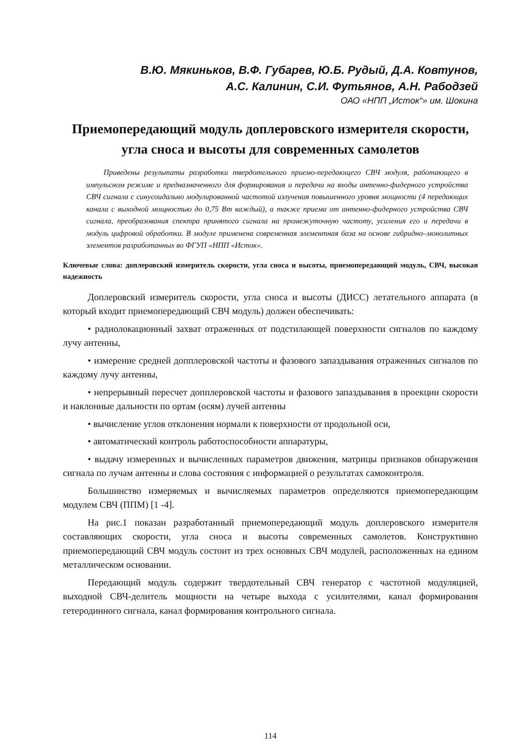В.Ю. Мякиньков, В.Ф. Губарев, Ю.Б. Рудый, Д.А. Ковтунов,
А.С. Калинин, С.И. Футьянов, А.Н. Рабодзей
ОАО «НПП „Исток“» им. Шокина
Приемопередающий модуль доплеровского измерителя скорости, угла сноса и высоты для современных самолетов
Приведены результаты разработки твердотельного приемо-передающего СВЧ модуля, работающего в импульсном режиме и предназначенного для формирования и передачи на входы антенно-фидерного устройства СВЧ сигнала с синусоидально модулированной частотой излучения повышенного уровня мощности (4 передающих канала с выходной мощностью до 0,75 Вт каждый), а также приема от антенно-фидерного устройства СВЧ сигнала, преобразования спектра принятого сигнала на промежуточную частоту, усиления его и передачи в модуль цифровой обработки. В модуле применена современная элементная база на основе гибридно–монолитных элементов разработанных во ФГУП «НПП «Исток».
Ключевые слова: доплеровский измеритель скорости, угла сноса и высоты, приемопередающий модуль, СВЧ, высокая надежность
Доплеровский измеритель скорости, угла сноса и высоты (ДИСС) летательного аппарата (в который входит приемопередающий СВЧ модуль) должен обеспечивать:
• радиолокационный захват отраженных от подстилающей поверхности сигналов по каждому лучу антенны,
• измерение средней допплеровской частоты и фазового запаздывания отраженных сигналов по каждому лучу антенны,
• непрерывный пересчет допплеровской частоты и фазового запаздывания в проекции скорости и наклонные дальности по ортам (осям) лучей антенны
• вычисление углов отклонения нормали к поверхности от продольной оси,
• автоматический контроль работоспособности аппаратуры,
• выдачу измеренных и вычисленных параметров движения, матрицы признаков обнаружения сигнала по лучам антенны и слова состояния с информацией о результатах самоконтроля.
Большинство измеряемых и вычисляемых параметров определяются приемопередающим модулем СВЧ (ППМ) [1 -4].
На рис.1 показан разработанный приемопередающий модуль доплеровского измерителя составляющих скорости, угла сноса и высоты современных самолетов. Конструктивно приемопередающий СВЧ модуль состоит из трех основных СВЧ модулей, расположенных на едином металлическом основании.
Передающий модуль содержит твердотельный СВЧ генератор с частотной модуляцией, выходной СВЧ-делитель мощности на четыре выхода с усилителями, канал формирования гетеродинного сигнала, канал формирования контрольного сигнала.
114